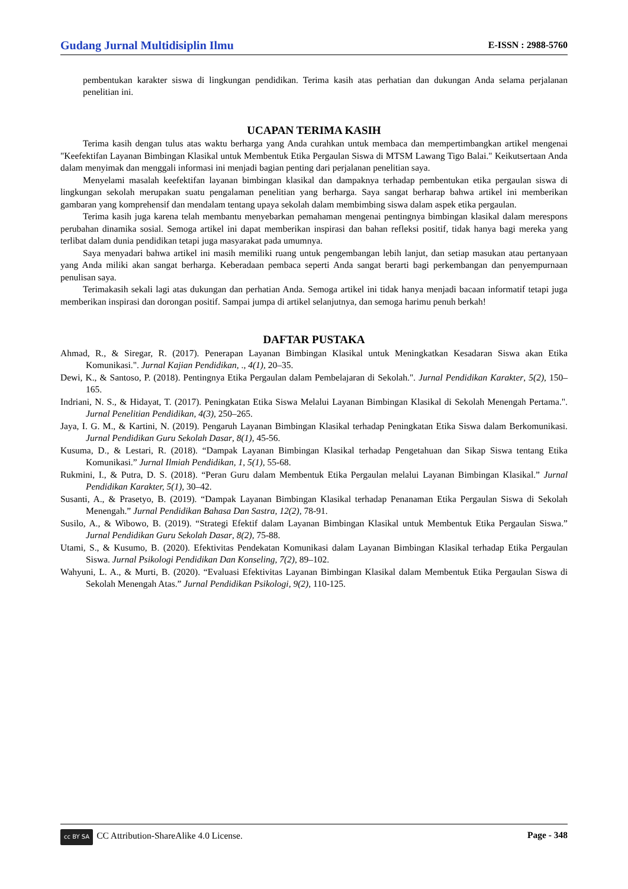Gudang Jurnal Multidisiplin Ilmu E-ISSN : 2988-5760
pembentukan karakter siswa di lingkungan pendidikan. Terima kasih atas perhatian dan dukungan Anda selama perjalanan penelitian ini.
UCAPAN TERIMA KASIH
Terima kasih dengan tulus atas waktu berharga yang Anda curahkan untuk membaca dan mempertimbangkan artikel mengenai "Keefektifan Layanan Bimbingan Klasikal untuk Membentuk Etika Pergaulan Siswa di MTSM Lawang Tigo Balai." Keikutsertaan Anda dalam menyimak dan menggali informasi ini menjadi bagian penting dari perjalanan penelitian saya.
Menyelami masalah keefektifan layanan bimbingan klasikal dan dampaknya terhadap pembentukan etika pergaulan siswa di lingkungan sekolah merupakan suatu pengalaman penelitian yang berharga. Saya sangat berharap bahwa artikel ini memberikan gambaran yang komprehensif dan mendalam tentang upaya sekolah dalam membimbing siswa dalam aspek etika pergaulan.
Terima kasih juga karena telah membantu menyebarkan pemahaman mengenai pentingnya bimbingan klasikal dalam merespons perubahan dinamika sosial. Semoga artikel ini dapat memberikan inspirasi dan bahan refleksi positif, tidak hanya bagi mereka yang terlibat dalam dunia pendidikan tetapi juga masyarakat pada umumnya.
Saya menyadari bahwa artikel ini masih memiliki ruang untuk pengembangan lebih lanjut, dan setiap masukan atau pertanyaan yang Anda miliki akan sangat berharga. Keberadaan pembaca seperti Anda sangat berarti bagi perkembangan dan penyempurnaan penulisan saya.
Terimakasih sekali lagi atas dukungan dan perhatian Anda. Semoga artikel ini tidak hanya menjadi bacaan informatif tetapi juga memberikan inspirasi dan dorongan positif. Sampai jumpa di artikel selanjutnya, dan semoga harimu penuh berkah!
DAFTAR PUSTAKA
Ahmad, R., & Siregar, R. (2017). Penerapan Layanan Bimbingan Klasikal untuk Meningkatkan Kesadaran Siswa akan Etika Komunikasi.". Jurnal Kajian Pendidikan, ., 4(1), 20–35.
Dewi, K., & Santoso, P. (2018). Pentingnya Etika Pergaulan dalam Pembelajaran di Sekolah.". Jurnal Pendidikan Karakter, 5(2), 150–165.
Indriani, N. S., & Hidayat, T. (2017). Peningkatan Etika Siswa Melalui Layanan Bimbingan Klasikal di Sekolah Menengah Pertama.". Jurnal Penelitian Pendidikan, 4(3), 250–265.
Jaya, I. G. M., & Kartini, N. (2019). Pengaruh Layanan Bimbingan Klasikal terhadap Peningkatan Etika Siswa dalam Berkomunikasi. Jurnal Pendidikan Guru Sekolah Dasar, 8(1), 45-56.
Kusuma, D., & Lestari, R. (2018). “Dampak Layanan Bimbingan Klasikal terhadap Pengetahuan dan Sikap Siswa tentang Etika Komunikasi.” Jurnal Ilmiah Pendidikan, 1, 5(1), 55-68.
Rukmini, I., & Putra, D. S. (2018). “Peran Guru dalam Membentuk Etika Pergaulan melalui Layanan Bimbingan Klasikal.” Jurnal Pendidikan Karakter, 5(1), 30–42.
Susanti, A., & Prasetyo, B. (2019). “Dampak Layanan Bimbingan Klasikal terhadap Penanaman Etika Pergaulan Siswa di Sekolah Menengah.” Jurnal Pendidikan Bahasa Dan Sastra, 12(2), 78-91.
Susilo, A., & Wibowo, B. (2019). “Strategi Efektif dalam Layanan Bimbingan Klasikal untuk Membentuk Etika Pergaulan Siswa.” Jurnal Pendidikan Guru Sekolah Dasar, 8(2), 75-88.
Utami, S., & Kusumo, B. (2020). Efektivitas Pendekatan Komunikasi dalam Layanan Bimbingan Klasikal terhadap Etika Pergaulan Siswa. Jurnal Psikologi Pendidikan Dan Konseling, 7(2), 89–102.
Wahyuni, L. A., & Murti, B. (2020). “Evaluasi Efektivitas Layanan Bimbingan Klasikal dalam Membentuk Etika Pergaulan Siswa di Sekolah Menengah Atas.” Jurnal Pendidikan Psikologi, 9(2), 110-125.
cc BY SA CC Attribution-ShareAlike 4.0 License. Page - 348